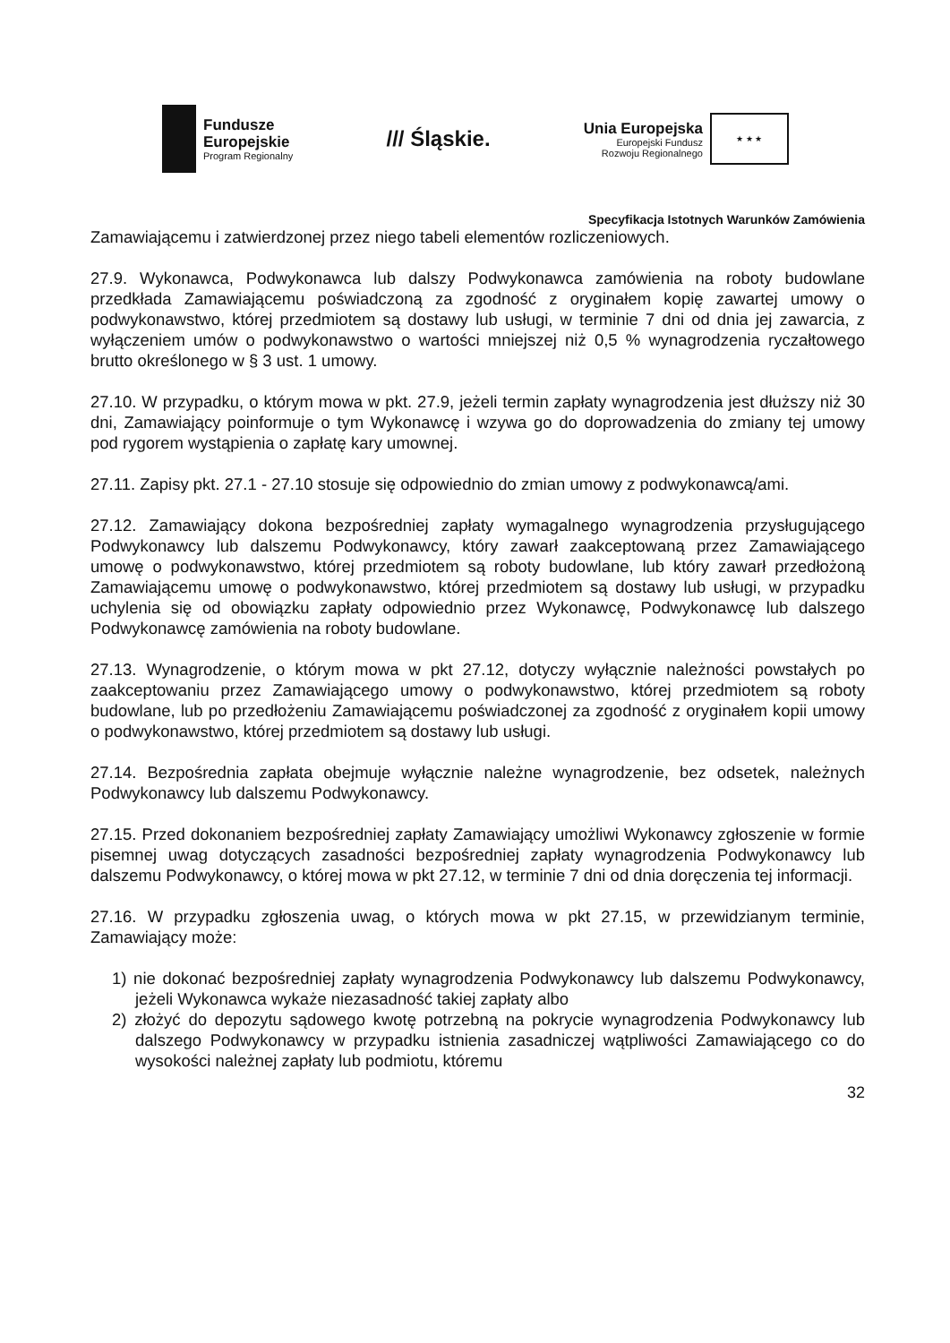Fundusze
Europejskie
Program Regionalny
/// Śląskie.
Unia Europejska
Europejski Fundusz
Rozwoju Regionalnego
★ ★ ★
Specyfikacja Istotnych Warunków Zamówienia
Zamawiającemu i zatwierdzonej przez niego tabeli elementów rozliczeniowych.
27.9. Wykonawca, Podwykonawca lub dalszy Podwykonawca zamówienia na roboty budowlane przedkłada Zamawiającemu poświadczoną za zgodność z oryginałem kopię zawartej umowy o podwykonawstwo, której przedmiotem są dostawy lub usługi, w terminie 7 dni od dnia jej zawarcia, z wyłączeniem umów o podwykonawstwo o wartości mniejszej niż 0,5 % wynagrodzenia ryczałtowego brutto określonego w § 3 ust. 1 umowy.
27.10. W przypadku, o którym mowa w pkt. 27.9, jeżeli termin zapłaty wynagrodzenia jest dłuższy niż 30 dni, Zamawiający poinformuje o tym Wykonawcę i wzywa go do doprowadzenia do zmiany tej umowy pod rygorem wystąpienia o zapłatę kary umownej.
27.11. Zapisy pkt. 27.1 - 27.10 stosuje się odpowiednio do zmian umowy z podwykonawcą/ami.
27.12. Zamawiający dokona bezpośredniej zapłaty wymagalnego wynagrodzenia przysługującego Podwykonawcy lub dalszemu Podwykonawcy, który zawarł zaakceptowaną przez Zamawiającego umowę o podwykonawstwo, której przedmiotem są roboty budowlane, lub który zawarł przedłożoną Zamawiającemu umowę o podwykonawstwo, której przedmiotem są dostawy lub usługi, w przypadku uchylenia się od obowiązku zapłaty odpowiednio przez Wykonawcę, Podwykonawcę lub dalszego Podwykonawcę zamówienia na roboty budowlane.
27.13. Wynagrodzenie, o którym mowa w pkt 27.12, dotyczy wyłącznie należności powstałych po zaakceptowaniu przez Zamawiającego umowy o podwykonawstwo, której przedmiotem są roboty budowlane, lub po przedłożeniu Zamawiającemu poświadczonej za zgodność z oryginałem kopii umowy o podwykonawstwo, której przedmiotem są dostawy lub usługi.
27.14. Bezpośrednia zapłata obejmuje wyłącznie należne wynagrodzenie, bez odsetek, należnych Podwykonawcy lub dalszemu Podwykonawcy.
27.15. Przed dokonaniem bezpośredniej zapłaty Zamawiający umożliwi Wykonawcy zgłoszenie w formie pisemnej uwag dotyczących zasadności bezpośredniej zapłaty wynagrodzenia Podwykonawcy lub dalszemu Podwykonawcy, o której mowa w pkt 27.12, w terminie 7 dni od dnia doręczenia tej informacji.
27.16. W przypadku zgłoszenia uwag, o których mowa w pkt 27.15, w przewidzianym terminie, Zamawiający może:
1) nie dokonać bezpośredniej zapłaty wynagrodzenia Podwykonawcy lub dalszemu Podwykonawcy, jeżeli Wykonawca wykaże niezasadność takiej zapłaty albo
2) złożyć do depozytu sądowego kwotę potrzebną na pokrycie wynagrodzenia Podwykonawcy lub dalszego Podwykonawcy w przypadku istnienia zasadniczej wątpliwości Zamawiającego co do wysokości należnej zapłaty lub podmiotu, któremu
32